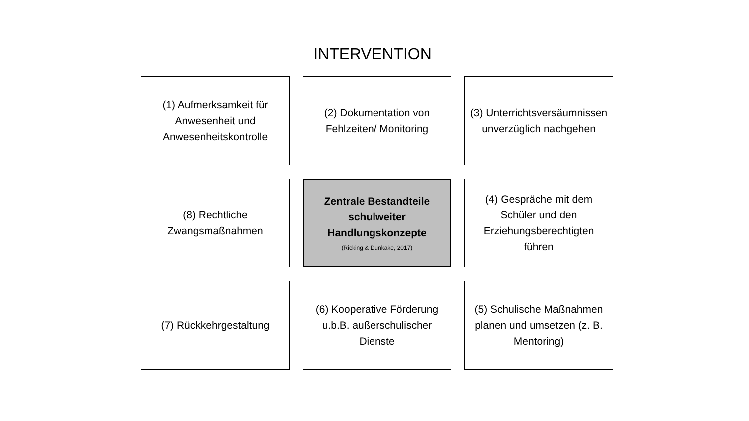INTERVENTION
(1) Aufmerksamkeit für Anwesenheit und Anwesenheitskontrolle
(2) Dokumentation von Fehlzeiten/ Monitoring
(3) Unterrichtsversäumnissen unverzüglich nachgehen
(8) Rechtliche Zwangsmaßnahmen
Zentrale Bestandteile schulweiter Handlungskonzepte
(Ricking & Dunkake, 2017)
(4) Gespräche mit dem Schüler und den Erziehungsberechtigten führen
(7) Rückkehrgestaltung
(6) Kooperative Förderung u.b.B. außerschulischer Dienste
(5) Schulische Maßnahmen planen und umsetzen (z. B. Mentoring)